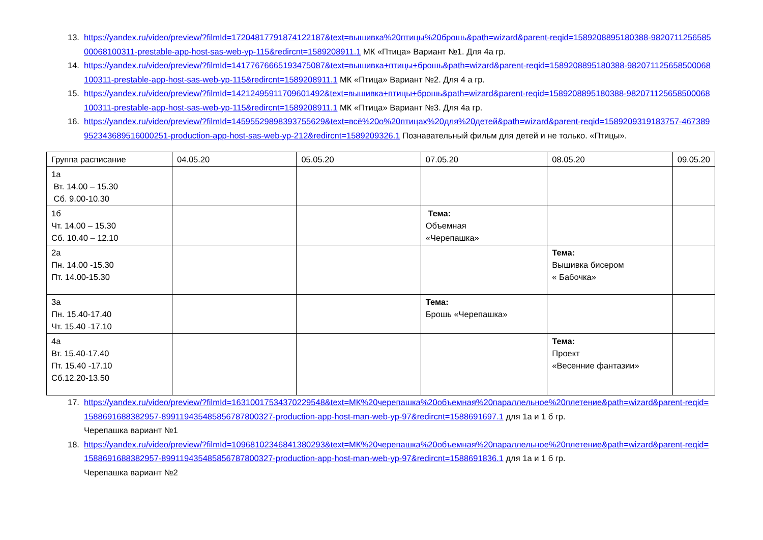13. https://yandex.ru/video/preview/?filmId=17204817791874122187&text=вышивка%20птицы%20брошь&path=wizard&parent-reqid=1589208895180388-982071125658500068100311-prestable-app-host-sas-web-yp-115&redircnt=1589208911.1 МК «Птица» Вариант №1. Для 4а гр.
14. https://yandex.ru/video/preview/?filmId=14177676665193475087&text=вышивка+птицы+брошь&path=wizard&parent-reqid=1589208895180388-982071125658500068100311-prestable-app-host-sas-web-yp-115&redircnt=1589208911.1 МК «Птица» Вариант №2. Для 4 а гр.
15. https://yandex.ru/video/preview/?filmId=14212495911709601492&text=вышивка+птицы+брошь&path=wizard&parent-reqid=1589208895180388-982071125658500068100311-prestable-app-host-sas-web-yp-115&redircnt=1589208911.1 МК «Птица» Вариант №3. Для 4а гр.
16. https://yandex.ru/video/preview/?filmId=14595529898393755629&text=всё%20о%20птицах%20для%20детей&path=wizard&parent-reqid=1589209319183757-467389952343689516000251-production-app-host-sas-web-yp-212&redircnt=1589209326.1 Познавательный фильм для детей и не только. «Птицы».
| Группа расписание | 04.05.20 | 05.05.20 | 07.05.20 | 08.05.20 | 09.05.20 |
| 1а Вт. 14.00 – 15.30 Сб. 9.00-10.30 | | | | | |
| 1б Чт. 14.00 – 15.30 Сб. 10.40 – 12.10 | | | Тема: Объемная «Черепашка» | | |
| 2а Пн. 14.00 -15.30 Пт. 14.00-15.30 | | | | Тема: Вышивка бисером « Бабочка» | |
| 3а Пн. 15.40-17.40 Чт. 15.40 -17.10 | | | Тема: Брошь «Черепашка» | | |
| 4а Вт. 15.40-17.40 Пт. 15.40 -17.10 Сб.12.20-13.50 | | | | Тема: Проект «Весенние фантазии» | |
17. https://yandex.ru/video/preview/?filmId=16310017534370229548&text=МК%20черепашка%20объемная%20параллельное%20плетение&path=wizard&parent-reqid=1588691688382957-899119435485856787800327-production-app-host-man-web-yp-97&redircnt=1588691697.1 для 1а и 1 б гр.
Черепашка вариант №1
18. https://yandex.ru/video/preview/?filmId=10968102346841380293&text=МК%20черепашка%20объемная%20параллельное%20плетение&path=wizard&parent-reqid=1588691688382957-899119435485856787800327-production-app-host-man-web-yp-97&redircnt=1588691836.1 для 1а и 1 б гр.
Черепашка вариант №2